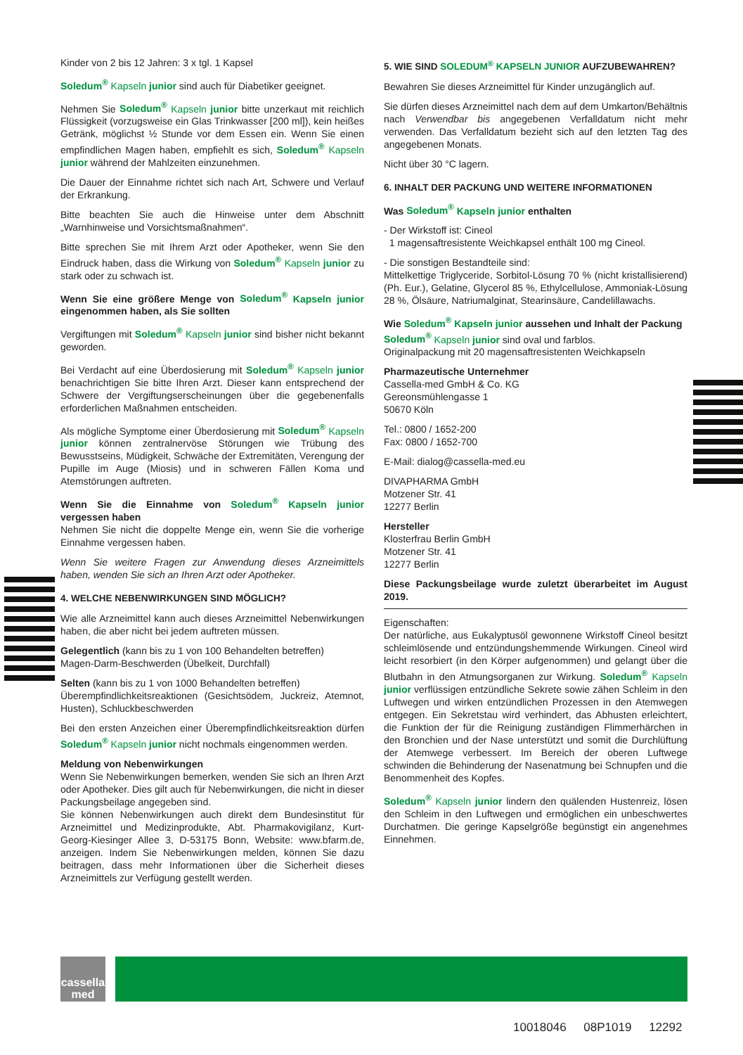Kinder von 2 bis 12 Jahren: 3 x tgl. 1 Kapsel
Soledum<sup>®</sup> Kapseln junior sind auch für Diabetiker geeignet.
Nehmen Sie Soledum<sup>®</sup> Kapseln junior bitte unzerkaut mit reichlich Flüssigkeit (vorzugsweise ein Glas Trinkwasser [200 ml]), kein heißes Getränk, möglichst ½ Stunde vor dem Essen ein. Wenn Sie einen empfindlichen Magen haben, empfiehlt es sich, Soledum<sup>®</sup> Kapseln junior während der Mahlzeiten einzunehmen.
Die Dauer der Einnahme richtet sich nach Art, Schwere und Verlauf der Erkrankung.
Bitte beachten Sie auch die Hinweise unter dem Abschnitt „Warnhinweise und Vorsichtsmaßnahmen“.
Bitte sprechen Sie mit Ihrem Arzt oder Apotheker, wenn Sie den Eindruck haben, dass die Wirkung von Soledum<sup>®</sup> Kapseln junior zu stark oder zu schwach ist.
Wenn Sie eine größere Menge von Soledum<sup>®</sup> Kapseln junior eingenommen haben, als Sie sollten
Vergiftungen mit Soledum<sup>®</sup> Kapseln junior sind bisher nicht bekannt geworden.
Bei Verdacht auf eine Überdosierung mit Soledum<sup>®</sup> Kapseln junior benachrichtigen Sie bitte Ihren Arzt. Dieser kann entsprechend der Schwere der Vergiftungserscheinungen über die gegebenenfalls erforderlichen Maßnahmen entscheiden.
Als mögliche Symptome einer Überdosierung mit Soledum<sup>®</sup> Kapseln junior können zentralnervöse Störungen wie Trübung des Bewusstseins, Müdigkeit, Schwäche der Extremitäten, Verengung der Pupille im Auge (Miosis) und in schweren Fällen Koma und Atemstörungen auftreten.
Wenn Sie die Einnahme von Soledum<sup>®</sup> Kapseln junior vergessen haben
Nehmen Sie nicht die doppelte Menge ein, wenn Sie die vorherige Einnahme vergessen haben.
Wenn Sie weitere Fragen zur Anwendung dieses Arzneimittels haben, wenden Sie sich an Ihren Arzt oder Apotheker.
4. WELCHE NEBENWIRKUNGEN SIND MÖGLICH?
Wie alle Arzneimittel kann auch dieses Arzneimittel Nebenwirkungen haben, die aber nicht bei jedem auftreten müssen.
Gelegentlich (kann bis zu 1 von 100 Behandelten betreffen)
Magen-Darm-Beschwerden (Übelkeit, Durchfall)
Selten (kann bis zu 1 von 1000 Behandelten betreffen)
Überempfindlichkeitsreaktionen (Gesichtsödem, Juckreiz, Atemnot, Husten), Schluckbeschwerden
Bei den ersten Anzeichen einer Überempfindlichkeitsreaktion dürfen Soledum<sup>®</sup> Kapseln junior nicht nochmals eingenommen werden.
Meldung von Nebenwirkungen
Wenn Sie Nebenwirkungen bemerken, wenden Sie sich an Ihren Arzt oder Apotheker. Dies gilt auch für Nebenwirkungen, die nicht in dieser Packungsbeilage angegeben sind.
Sie können Nebenwirkungen auch direkt dem Bundesinstitut für Arzneimittel und Medizinprodukte, Abt. Pharmakovigilanz, Kurt-Georg-Kiesinger Allee 3, D-53175 Bonn, Website: www.bfarm.de, anzeigen. Indem Sie Nebenwirkungen melden, können Sie dazu beitragen, dass mehr Informationen über die Sicherheit dieses Arzneimittels zur Verfügung gestellt werden.
5. WIE SIND SOLEDUM<sup>®</sup> KAPSELN JUNIOR AUFZUBEWAHREN?
Bewahren Sie dieses Arzneimittel für Kinder unzugänglich auf.
Sie dürfen dieses Arzneimittel nach dem auf dem Umkarton/Behältnis nach Verwendbar bis angegebenen Verfalldatum nicht mehr verwenden. Das Verfalldatum bezieht sich auf den letzten Tag des angegebenen Monats.
Nicht über 30 °C lagern.
6. INHALT DER PACKUNG UND WEITERE INFORMATIONEN
Was Soledum<sup>®</sup> Kapseln junior enthalten
- Der Wirkstoff ist: Cineol
1 magensaftresistente Weichkapsel enthält 100 mg Cineol.
- Die sonstigen Bestandteile sind:
Mittelkettige Triglyceride, Sorbitol-Lösung 70 % (nicht kristallisierend) (Ph. Eur.), Gelatine, Glycerol 85 %, Ethylcellulose, Ammoniak-Lösung 28 %, Ölsäure, Natriumalginat, Stearinsäure, Candelillawachs.
Wie Soledum<sup>®</sup> Kapseln junior aussehen und Inhalt der Packung
Soledum<sup>®</sup> Kapseln junior sind oval und farblos.
Originalpackung mit 20 magensaftresistenten Weichkapseln
Pharmazeutische Unternehmer
Cassella-med GmbH & Co. KG
Gereonsmühlengasse 1
50670 Köln
Tel.: 0800 / 1652-200
Fax: 0800 / 1652-700
E-Mail: dialog@cassella-med.eu
DIVAPHARMA GmbH
Motzener Str. 41
12277 Berlin
Hersteller
Klosterfrau Berlin GmbH
Motzener Str. 41
12277 Berlin
Diese Packungsbeilage wurde zuletzt überarbeitet im August 2019.
Eigenschaften:
Der natürliche, aus Eukalyptusöl gewonnene Wirkstoff Cineol besitzt schleimlösende und entzündungshemmende Wirkungen. Cineol wird leicht resorbiert (in den Körper aufgenommen) und gelangt über die Blutbahn in den Atmungsorganen zur Wirkung. Soledum<sup>®</sup> Kapseln junior verflüssigen entzündliche Sekrete sowie zähen Schleim in den Luftwegen und wirken entzündlichen Prozessen in den Atemwegen entgegen. Ein Sekretstau wird verhindert, das Abhusten erleichtert, die Funktion der für die Reinigung zuständigen Flimmerhärchen in den Bronchien und der Nase unterstützt und somit die Durchlüftung der Atemwege verbessert. Im Bereich der oberen Luftwege schwinden die Behinderung der Nasenatmung bei Schnupfen und die Benommenheit des Kopfes.
Soledum<sup>®</sup> Kapseln junior lindern den quälenden Hustenreiz, lösen den Schleim in den Luftwegen und ermöglichen ein unbeschwertes Durchatmen. Die geringe Kapselgröße begünstigt ein angenehmes Einnehmen.
cassella
med
10018046 08P1019 12292